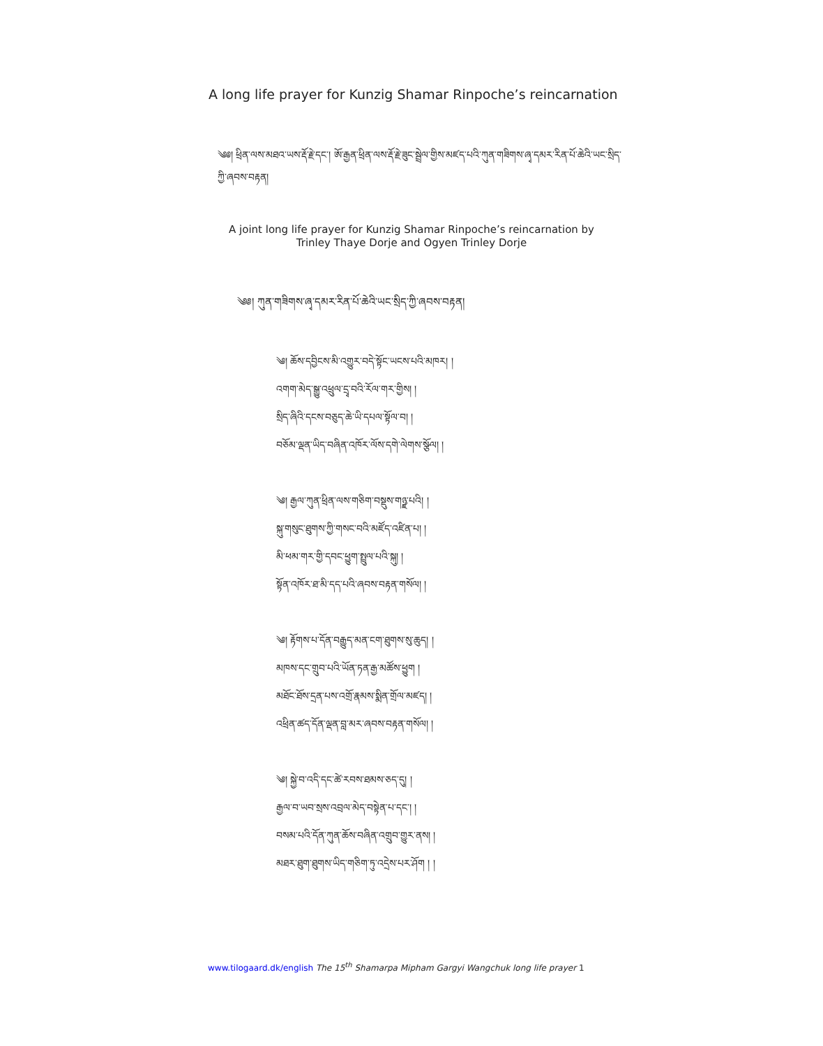A long life prayer for Kunzig Shamar Rinpoche’s reincarnation
༄༅། ཕྲིན་ལས་མཐའ་ཡས་རྡོ་རྗེ་དང་། ཨོ་རྒྱན་ཕྲིན་ལས་རྡོ་རྗེ་ཟུང་སྦྲེལ་གྱིས་མཛད་པའི་ཀུན་གཟིགས་ཞྭ་དམར་རིན་པོ་ཆེའི་ཡང་སྲིད་ཀྱི་ཞབས་བརྟན།
A joint long life prayer for Kunzig Shamar Rinpoche’s reincarnation by
Trinley Thaye Dorje and Ogyen Trinley Dorje
༄༅། ཀུན་གཟིགས་ཞྭ་དམར་རིན་པོ་ཆེའི་ཡང་སྲིད་ཀྱི་ཞབས་བརྟན།
༄། ཆོས་དབྱིངས་མི་འགྱུར་བདེ་སྟོང་ཡངས་པའི་མཁར། །
འགག་མེད་སྒྱུ་འཕྲུལ་དྲྭ་བའི་རོལ་གར་གྱིས། །
སྲིད་ཞིའི་དངས་བཅུད་ཆེ་ཡི་དཔལ་སྟོལ་བ། །
བཅོམ་ལྡན་ཡིད་བཞིན་འཁོར་ལོས་དགེ་ལེགས་སྩོལ། །
༄། རྒྱལ་ཀུན་ཕྲིན་ལས་གཅིག་བསྡུས་གཉྫ་པའི། །
སྐུ་གསུང་ཐུགས་ཀྱི་གསང་བའི་མཛོད་འཛིན་པ། །
མི་ཕམ་གར་གྱི་དབང་ཕྱུག་སྤྲུལ་པའི་སྐུ། །
སྟོན་འཁོར་ཐ་མི་དད་པའི་ཞབས་བརྟན་གསོལ། །
༄། རྟོགས་པ་དོན་བརྒྱུད་མན་ངག་ཐུགས་སུ་ཆུད། །
མཁས་དང་གྲུབ་པའི་ཡོན་ཏན་རྒྱ་མཚོས་ཕྱུག །
མཐོང་ཐོས་དྲན་པས་འགྲོ་རྣམས་སྨིན་གྲོལ་མཛད། །
འཕྲིན་ཚད་དོན་ལྡན་བླ་མར་ཞབས་བརྟན་གསོལ། །
༄། སྐྱེ་བ་འདི་དང་ཚེ་རབས་ཐམས་ཅད་དུ། །
རྒྱལ་བ་ཡབ་སྲས་འབྲལ་མེད་བསྟེན་པ་དང་། །
བསམ་པའི་དོན་ཀུན་ཆོས་བཞིན་འགྲུབ་གྱུར་ནས། །
མཐར་ཐུག་ཐུགས་ཡིད་གཅིག་ཏུ་འདྲེས་པར་ཤོག ། །
www.tilogaard.dk/english The 15<sup>th</sup> Shamarpa Mipham Gargyi Wangchuk long life prayer 1